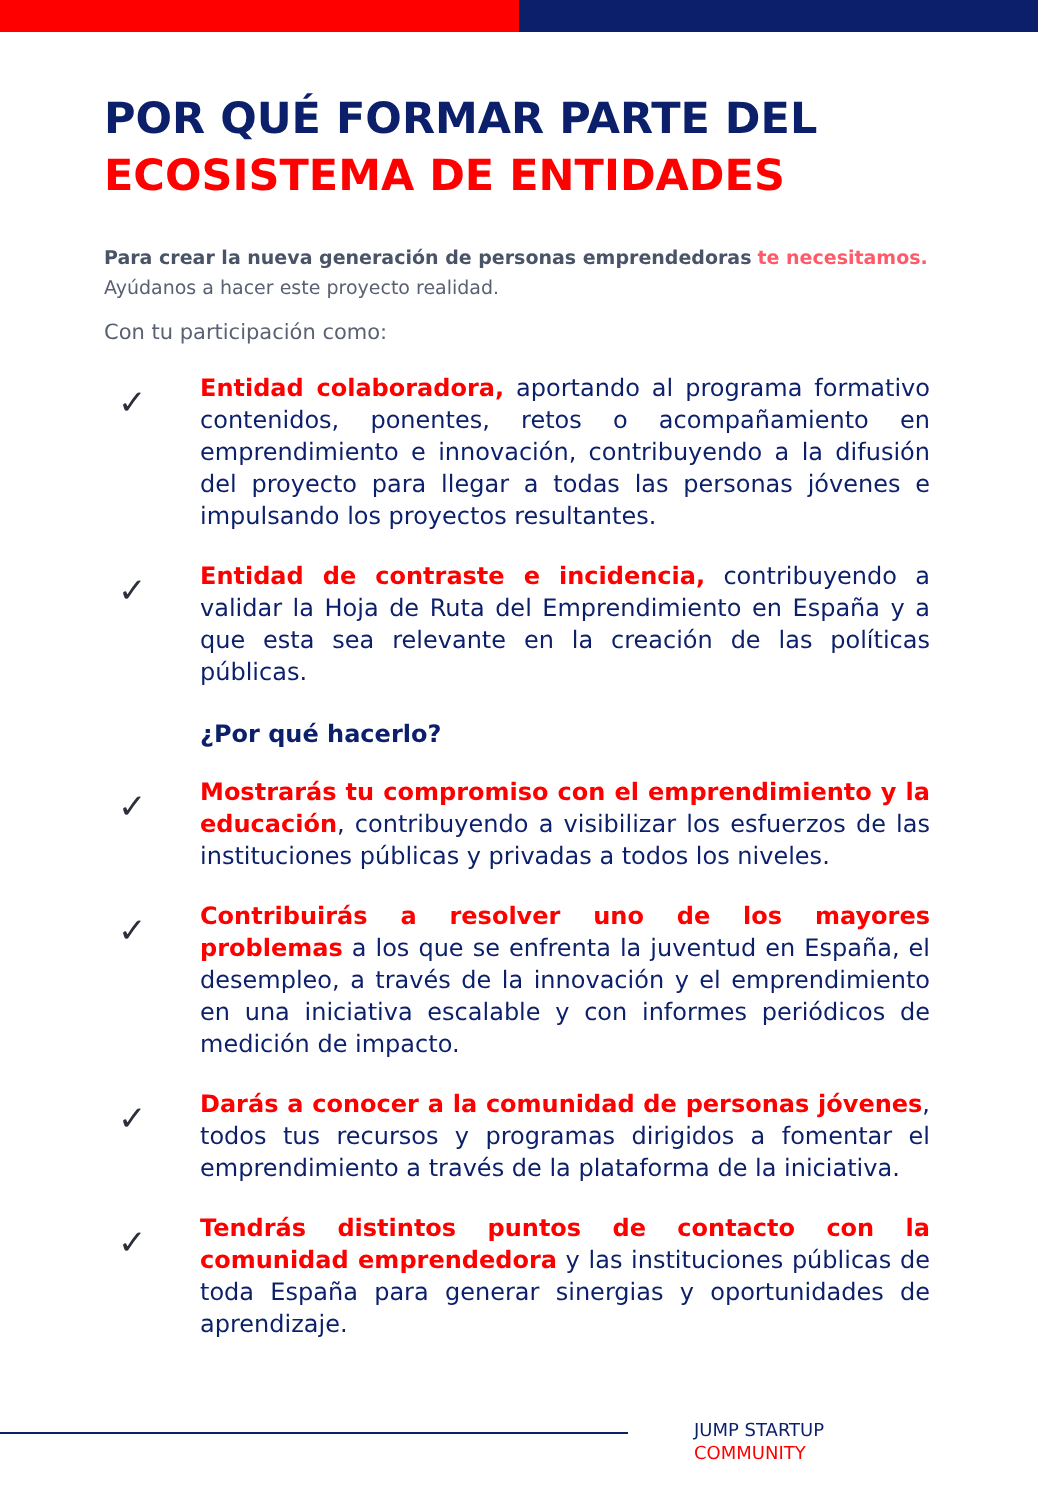POR QUÉ FORMAR PARTE DEL
ECOSISTEMA DE ENTIDADES
Para crear la nueva generación de personas emprendedoras te necesitamos.
Ayúdanos a hacer este proyecto realidad.
Con tu participación como:
✓
Entidad colaboradora, aportando al programa formativo contenidos, ponentes, retos o acompañamiento en emprendimiento e innovación, contribuyendo a la difusión del proyecto para llegar a todas las personas jóvenes e impulsando los proyectos resultantes.
✓
Entidad de contraste e incidencia, contribuyendo a validar la Hoja de Ruta del Emprendimiento en España y a que esta sea relevante en la creación de las políticas públicas.
¿Por qué hacerlo?
✓
Mostrarás tu compromiso con el emprendimiento y la educación, contribuyendo a visibilizar los esfuerzos de las instituciones públicas y privadas a todos los niveles.
✓
Contribuirás a resolver uno de los mayores problemas a los que se enfrenta la juventud en España, el desempleo, a través de la innovación y el emprendimiento en una iniciativa escalable y con informes periódicos de medición de impacto.
✓
Darás a conocer a la comunidad de personas jóvenes, todos tus recursos y programas dirigidos a fomentar el emprendimiento a través de la plataforma de la iniciativa.
✓
Tendrás distintos puntos de contacto con la comunidad emprendedora y las instituciones públicas de toda España para generar sinergias y oportunidades de aprendizaje.
JUMP STARTUP
COMMUNITY